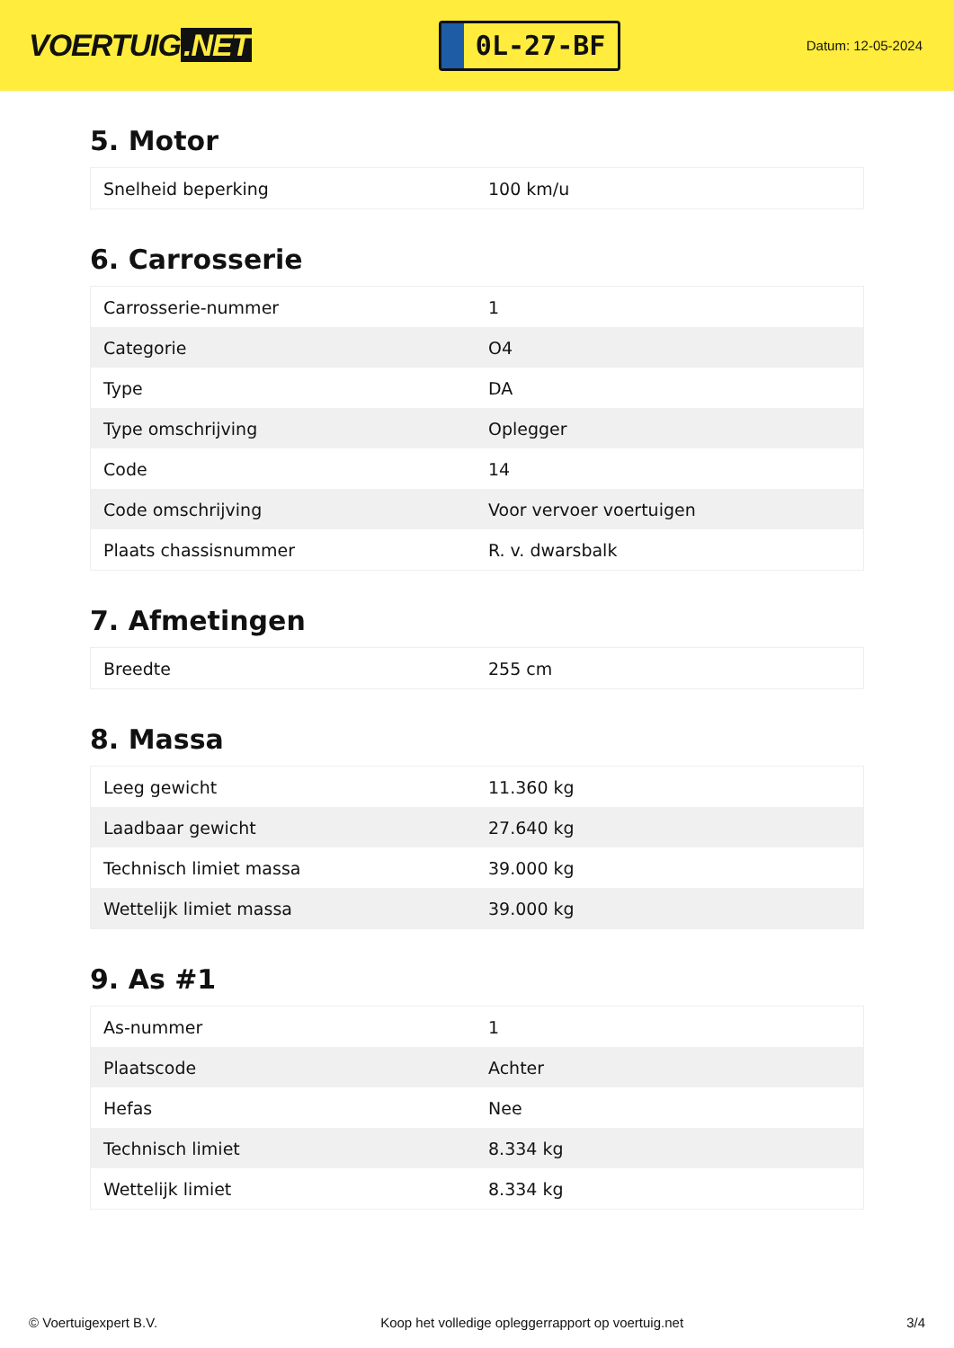VOERTUIG.NET
0L-27-BF
Datum: 12-05-2024
5. Motor
| Snelheid beperking | 100 km/u |
6. Carrosserie
| Carrosserie-nummer | 1 |
| Categorie | O4 |
| Type | DA |
| Type omschrijving | Oplegger |
| Code | 14 |
| Code omschrijving | Voor vervoer voertuigen |
| Plaats chassisnummer | R. v. dwarsbalk |
7. Afmetingen
| Breedte | 255 cm |
8. Massa
| Leeg gewicht | 11.360 kg |
| Laadbaar gewicht | 27.640 kg |
| Technisch limiet massa | 39.000 kg |
| Wettelijk limiet massa | 39.000 kg |
9. As #1
| As-nummer | 1 |
| Plaatscode | Achter |
| Hefas | Nee |
| Technisch limiet | 8.334 kg |
| Wettelijk limiet | 8.334 kg |
© Voertuigexpert B.V. Koop het volledige opleggerrapport op voertuig.net 3/4